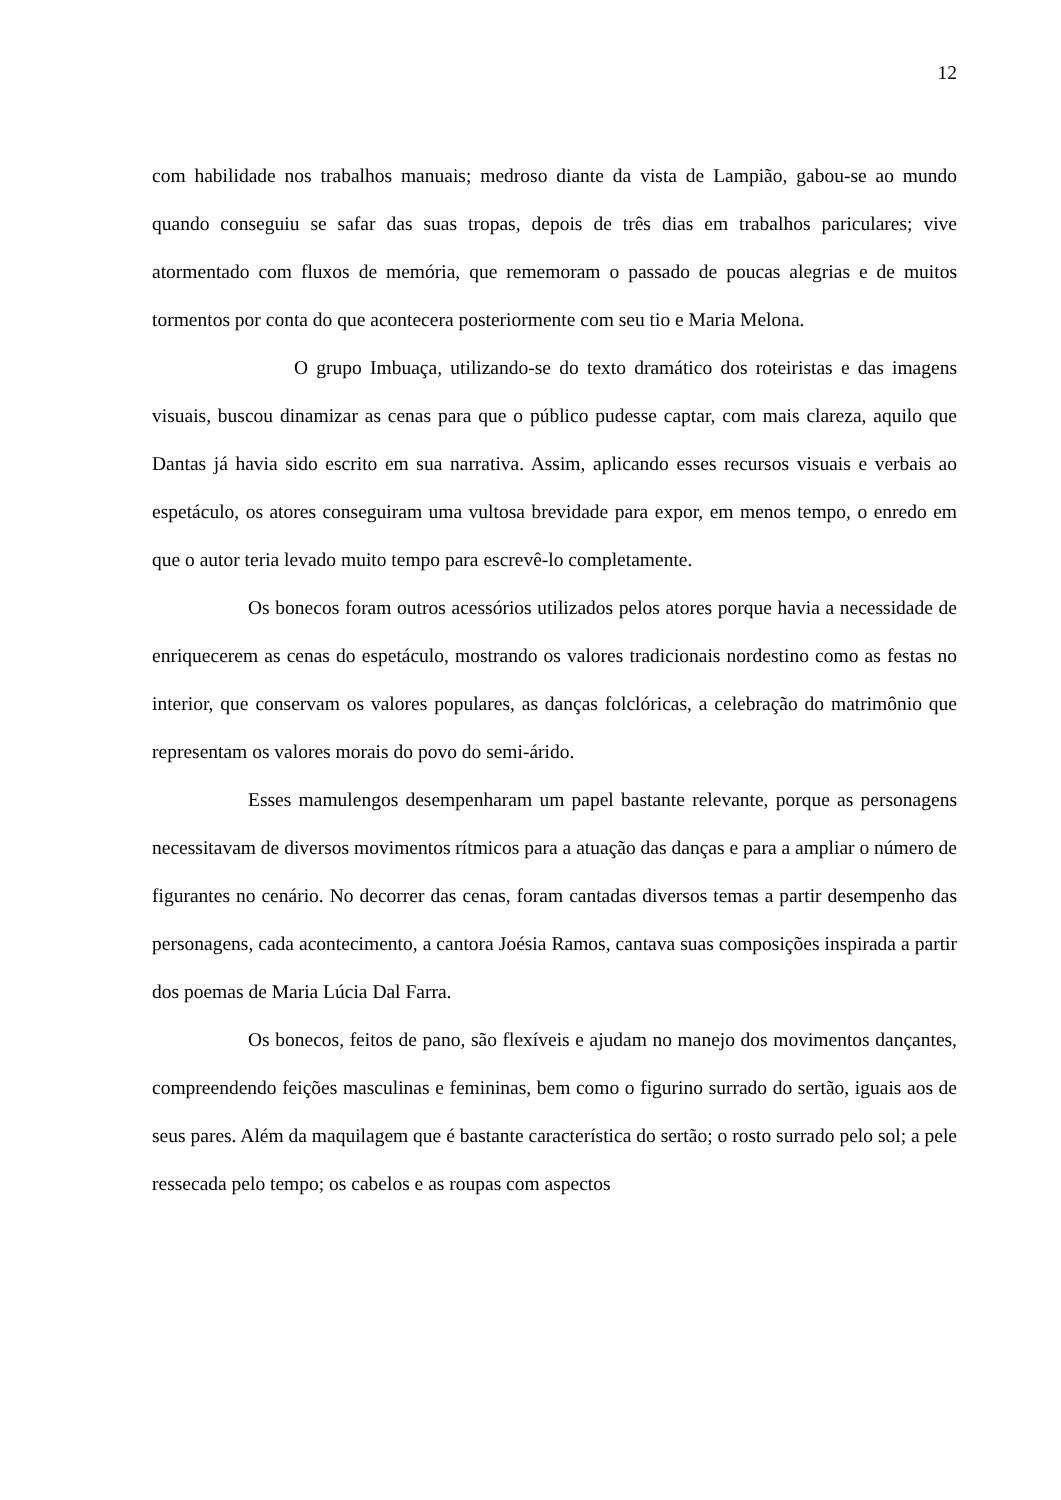12
com habilidade nos trabalhos manuais; medroso diante da vista de Lampião, gabou-se ao mundo quando conseguiu se safar das suas tropas, depois de três dias em trabalhos pariculares; vive atormentado com fluxos de memória, que rememoram o passado de poucas alegrias e de muitos tormentos por conta do que acontecera posteriormente com seu tio e Maria Melona.
O grupo Imbuaça, utilizando-se do texto dramático dos roteiristas e das imagens visuais, buscou dinamizar as cenas para que o público pudesse captar, com mais clareza, aquilo que Dantas já havia sido escrito em sua narrativa. Assim, aplicando esses recursos visuais e verbais ao espetáculo, os atores conseguiram uma vultosa brevidade para expor, em menos tempo, o enredo em que o autor teria levado muito tempo para escrevê-lo completamente.
Os bonecos foram outros acessórios utilizados pelos atores porque havia a necessidade de enriquecerem as cenas do espetáculo, mostrando os valores tradicionais nordestino como as festas no interior, que conservam os valores populares, as danças folclóricas, a celebração do matrimônio que representam os valores morais do povo do semi-árido.
Esses mamulengos desempenharam um papel bastante relevante, porque as personagens necessitavam de diversos movimentos rítmicos para a atuação das danças e para a ampliar o número de figurantes no cenário. No decorrer das cenas, foram cantadas diversos temas a partir desempenho das personagens, cada acontecimento, a cantora Joésia Ramos, cantava suas composições inspirada a partir dos poemas de Maria Lúcia Dal Farra.
Os bonecos, feitos de pano, são flexíveis e ajudam no manejo dos movimentos dançantes, compreendendo feições masculinas e femininas, bem como o figurino surrado do sertão, iguais aos de seus pares. Além da maquilagem que é bastante característica do sertão; o rosto surrado pelo sol; a pele ressecada pelo tempo; os cabelos e as roupas com aspectos